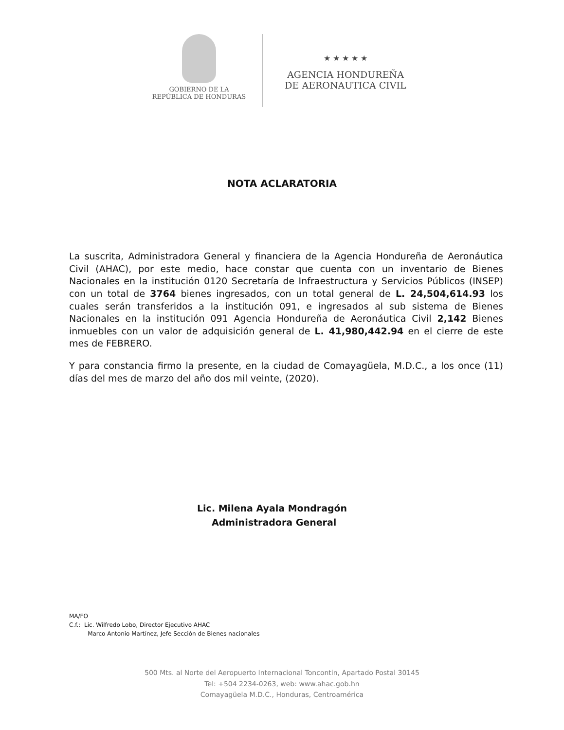GOBIERNO DE LA
REPÚBLICA DE HONDURAS
★ ★ ★ ★ ★
AGENCIA HONDUREÑA
DE AERONAUTICA CIVIL
NOTA ACLARATORIA
La suscrita, Administradora General y financiera de la Agencia Hondureña de Aeronáutica Civil (AHAC), por este medio, hace constar que cuenta con un inventario de Bienes Nacionales en la institución 0120 Secretaría de Infraestructura y Servicios Públicos (INSEP) con un total de 3764 bienes ingresados, con un total general de L. 24,504,614.93 los cuales serán transferidos a la institución 091, e ingresados al sub sistema de Bienes Nacionales en la institución 091 Agencia Hondureña de Aeronáutica Civil 2,142 Bienes inmuebles con un valor de adquisición general de L. 41,980,442.94 en el cierre de este mes de FEBRERO.
Y para constancia firmo la presente, en la ciudad de Comayagüela, M.D.C., a los once (11) días del mes de marzo del año dos mil veinte, (2020).
Lic. Milena Ayala Mondragón
Administradora General
MA/FO
C.f.: Lic. Wilfredo Lobo, Director Ejecutivo AHAC
Marco Antonio Martínez, Jefe Sección de Bienes nacionales
500 Mts. al Norte del Aeropuerto Internacional Toncontin, Apartado Postal 30145
Tel: +504 2234-0263, web: www.ahac.gob.hn
Comayagüela M.D.C., Honduras, Centroamérica